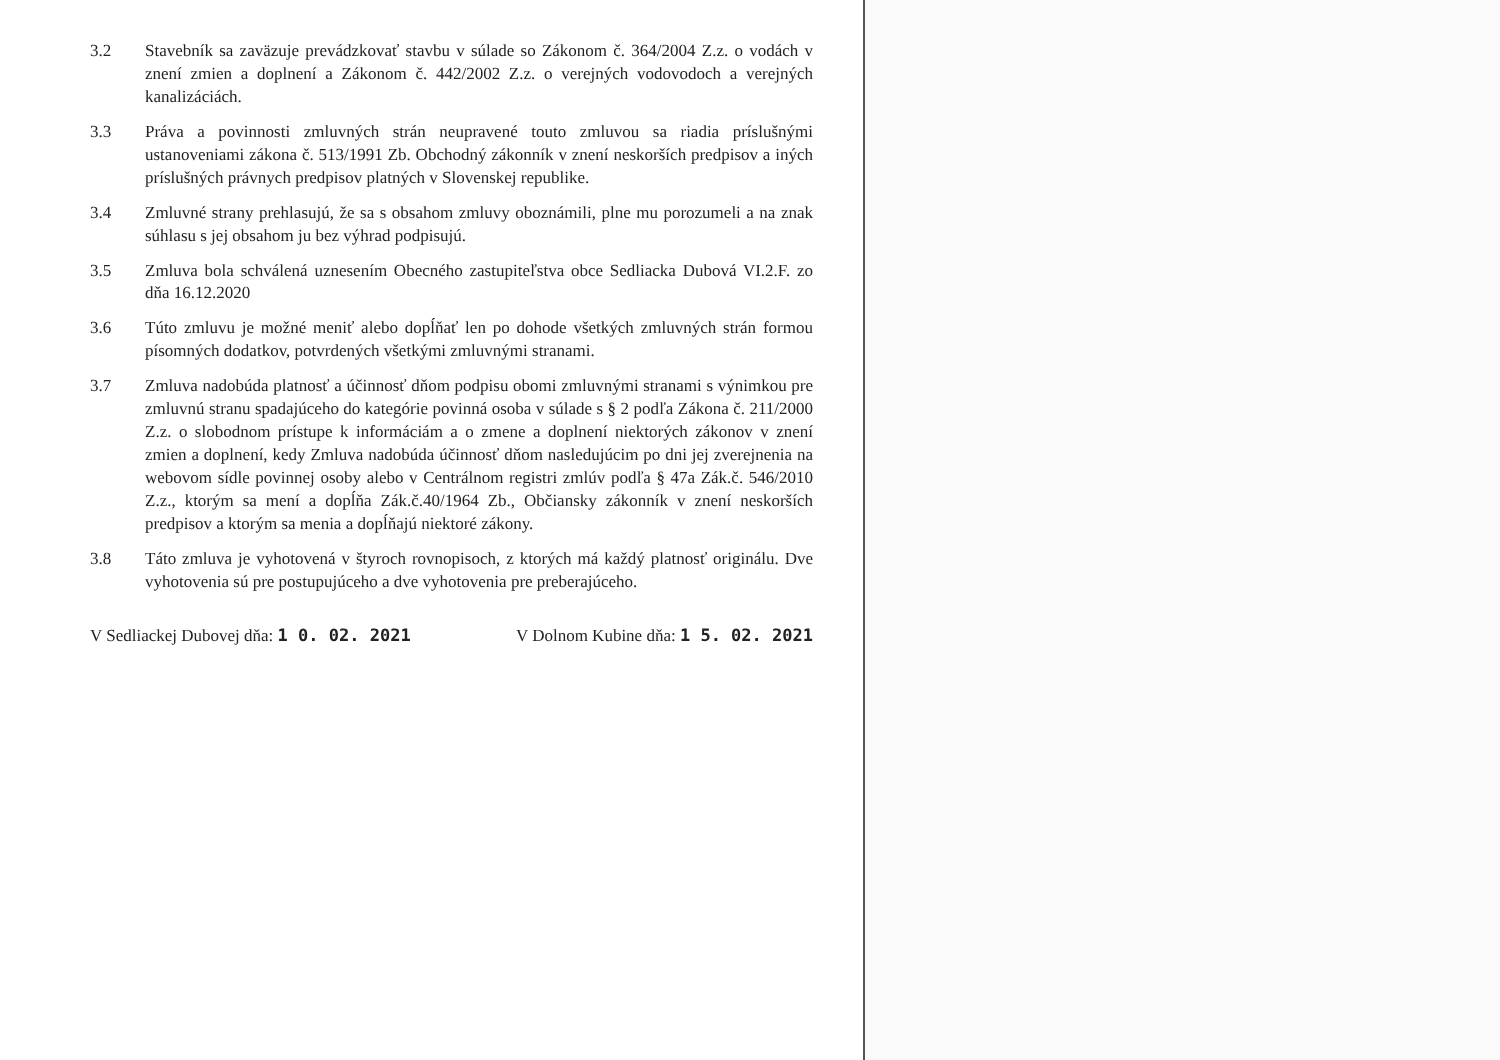3.2 Stavebník sa zaväzuje prevádzkovať stavbu v súlade so Zákonom č. 364/2004 Z.z. o vodách v znení zmien a doplnení a Zákonom č. 442/2002 Z.z. o verejných vodovodoch a verejných kanalizáciách.
3.3 Práva a povinnosti zmluvných strán neupravené touto zmluvou sa riadia príslušnými ustanoveniami zákona č. 513/1991 Zb. Obchodný zákonník v znení neskorších predpisov a iných príslušných právnych predpisov platných v Slovenskej republike.
3.4 Zmluvné strany prehlasujú, že sa s obsahom zmluvy oboznámili, plne mu porozumeli a na znak súhlasu s jej obsahom ju bez výhrad podpisujú.
3.5 Zmluva bola schválená uznesením Obecného zastupiteľstva obce Sedliacka Dubová VI.2.F. zo dňa 16.12.2020
3.6 Túto zmluvu je možné meniť alebo dopĺňať len po dohode všetkých zmluvných strán formou písomných dodatkov, potvrdených všetkými zmluvnými stranami.
3.7 Zmluva nadobúda platnosť a účinnosť dňom podpisu obomi zmluvnými stranami s výnimkou pre zmluvnú stranu spadajúceho do kategórie povinná osoba v súlade s § 2 podľa Zákona č. 211/2000 Z.z. o slobodnom prístupe k informáciám a o zmene a doplnení niektorých zákonov v znení zmien a doplnení, kedy Zmluva nadobúda účinnosť dňom nasledujúcim po dni jej zverejnenia na webovom sídle povinnej osoby alebo v Centrálnom registri zmlúv podľa § 47a Zák.č. 546/2010 Z.z., ktorým sa mení a dopĺňa Zák.č.40/1964 Zb., Občiansky zákonník v znení neskorších predpisov a ktorým sa menia a dopĺňajú niektoré zákony.
3.8 Táto zmluva je vyhotovená v štyroch rovnopisoch, z ktorých má každý platnosť originálu. Dve vyhotovenia sú pre postupujúceho a dve vyhotovenia pre preberajúceho.
V Sedliackej Dubovej dňa: 1 0. 02. 2021
V Dolnom Kubine dňa: 1 5. 02. 2021